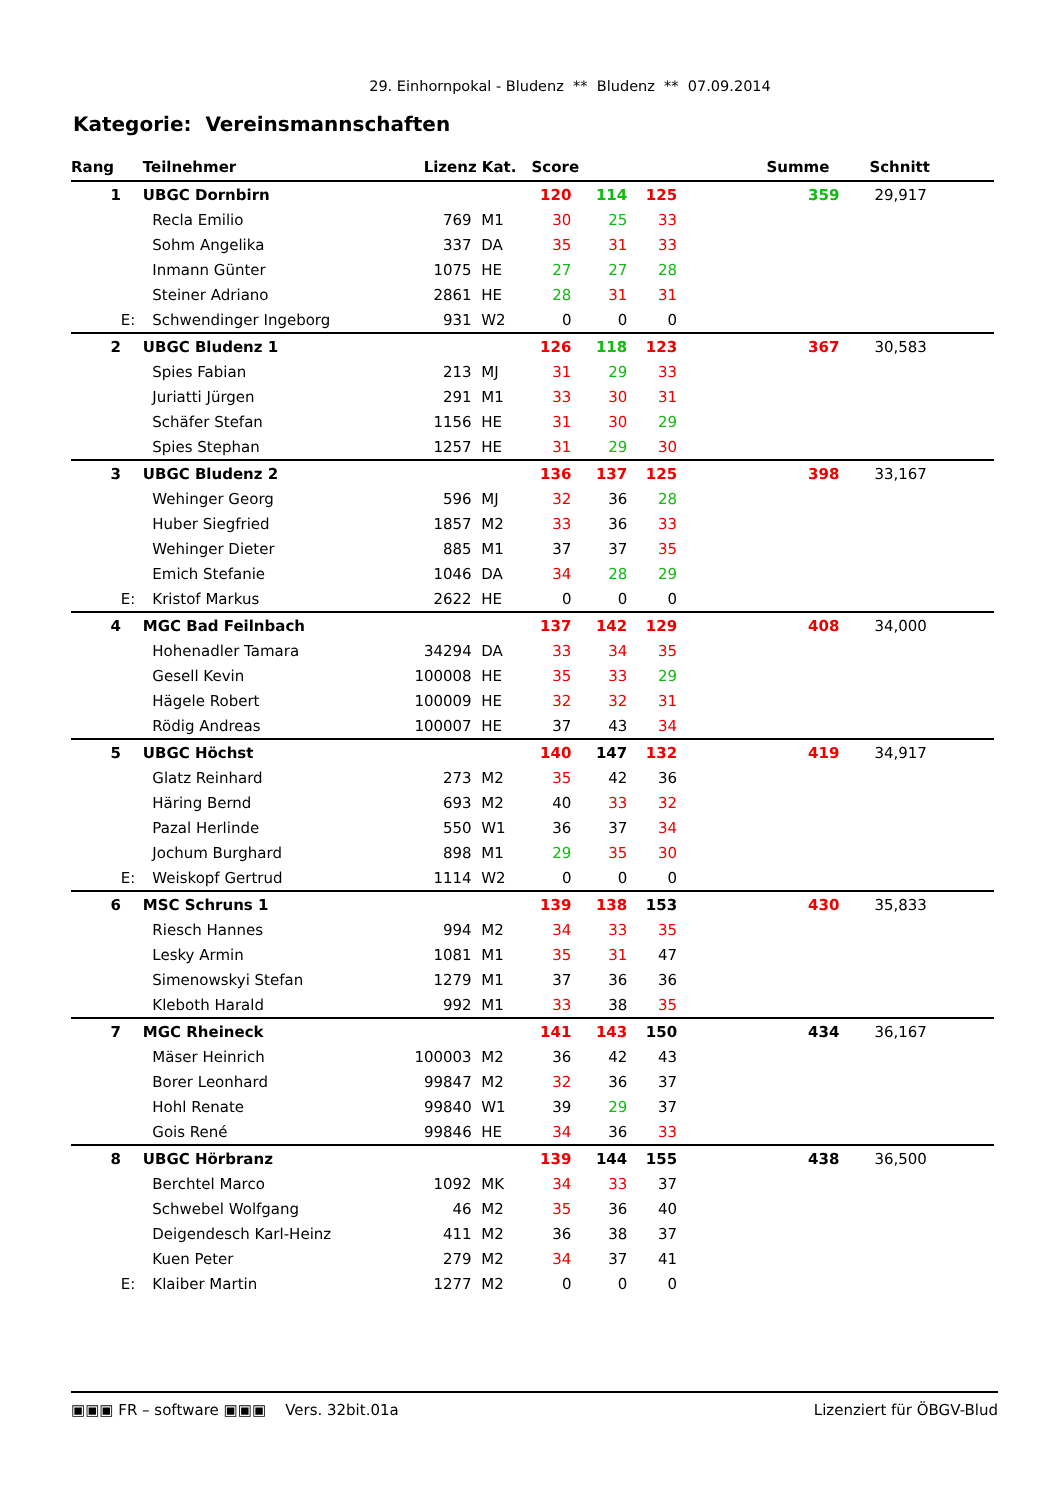29. Einhornpokal - Bludenz ** Bludenz ** 07.09.2014
Kategorie: Vereinsmannschaften
| Rang | | Teilnehmer | Lizenz Kat. | | Score | | | | Summe | Schnitt |
| --- | --- | --- | --- | --- | --- | --- | --- | --- | --- | --- |
| 1 | | UBGC Dornbirn | | | 120 | 114 | 125 | | 359 | 29,917 |
| | | Recla Emilio | 769 | M1 | 30 | 25 | 33 | | | |
| | | Sohm Angelika | 337 | DA | 35 | 31 | 33 | | | |
| | | Inmann Günter | 1075 | HE | 27 | 27 | 28 | | | |
| | | Steiner Adriano | 2861 | HE | 28 | 31 | 31 | | | |
| | E: | Schwendinger Ingeborg | 931 | W2 | 0 | 0 | 0 | | | |
| 2 | | UBGC Bludenz 1 | | | 126 | 118 | 123 | | 367 | 30,583 |
| | | Spies Fabian | 213 | MJ | 31 | 29 | 33 | | | |
| | | Juriatti Jürgen | 291 | M1 | 33 | 30 | 31 | | | |
| | | Schäfer Stefan | 1156 | HE | 31 | 30 | 29 | | | |
| | | Spies Stephan | 1257 | HE | 31 | 29 | 30 | | | |
| 3 | | UBGC Bludenz 2 | | | 136 | 137 | 125 | | 398 | 33,167 |
| | | Wehinger Georg | 596 | MJ | 32 | 36 | 28 | | | |
| | | Huber Siegfried | 1857 | M2 | 33 | 36 | 33 | | | |
| | | Wehinger Dieter | 885 | M1 | 37 | 37 | 35 | | | |
| | | Emich Stefanie | 1046 | DA | 34 | 28 | 29 | | | |
| | E: | Kristof Markus | 2622 | HE | 0 | 0 | 0 | | | |
| 4 | | MGC Bad Feilnbach | | | 137 | 142 | 129 | | 408 | 34,000 |
| | | Hohenadler Tamara | 34294 | DA | 33 | 34 | 35 | | | |
| | | Gesell Kevin | 100008 | HE | 35 | 33 | 29 | | | |
| | | Hägele Robert | 100009 | HE | 32 | 32 | 31 | | | |
| | | Rödig Andreas | 100007 | HE | 37 | 43 | 34 | | | |
| 5 | | UBGC Höchst | | | 140 | 147 | 132 | | 419 | 34,917 |
| | | Glatz Reinhard | 273 | M2 | 35 | 42 | 36 | | | |
| | | Häring Bernd | 693 | M2 | 40 | 33 | 32 | | | |
| | | Pazal Herlinde | 550 | W1 | 36 | 37 | 34 | | | |
| | | Jochum Burghard | 898 | M1 | 29 | 35 | 30 | | | |
| | E: | Weiskopf Gertrud | 1114 | W2 | 0 | 0 | 0 | | | |
| 6 | | MSC Schruns 1 | | | 139 | 138 | 153 | | 430 | 35,833 |
| | | Riesch Hannes | 994 | M2 | 34 | 33 | 35 | | | |
| | | Lesky Armin | 1081 | M1 | 35 | 31 | 47 | | | |
| | | Simenowskyi Stefan | 1279 | M1 | 37 | 36 | 36 | | | |
| | | Kleboth Harald | 992 | M1 | 33 | 38 | 35 | | | |
| 7 | | MGC Rheineck | | | 141 | 143 | 150 | | 434 | 36,167 |
| | | Mäser Heinrich | 100003 | M2 | 36 | 42 | 43 | | | |
| | | Borer Leonhard | 99847 | M2 | 32 | 36 | 37 | | | |
| | | Hohl Renate | 99840 | W1 | 39 | 29 | 37 | | | |
| | | Gois René | 99846 | HE | 34 | 36 | 33 | | | |
| 8 | | UBGC Hörbranz | | | 139 | 144 | 155 | | 438 | 36,500 |
| | | Berchtel Marco | 1092 | MK | 34 | 33 | 37 | | | |
| | | Schwebel Wolfgang | 46 | M2 | 35 | 36 | 40 | | | |
| | | Deigendesch Karl-Heinz | 411 | M2 | 36 | 38 | 37 | | | |
| | | Kuen Peter | 279 | M2 | 34 | 37 | 41 | | | |
| | E: | Klaiber Martin | 1277 | M2 | 0 | 0 | 0 | | | |
▣▣▣ FR – software ▣▣▣ Vers. 32bit.01a Lizenziert für ÖBGV-Blud